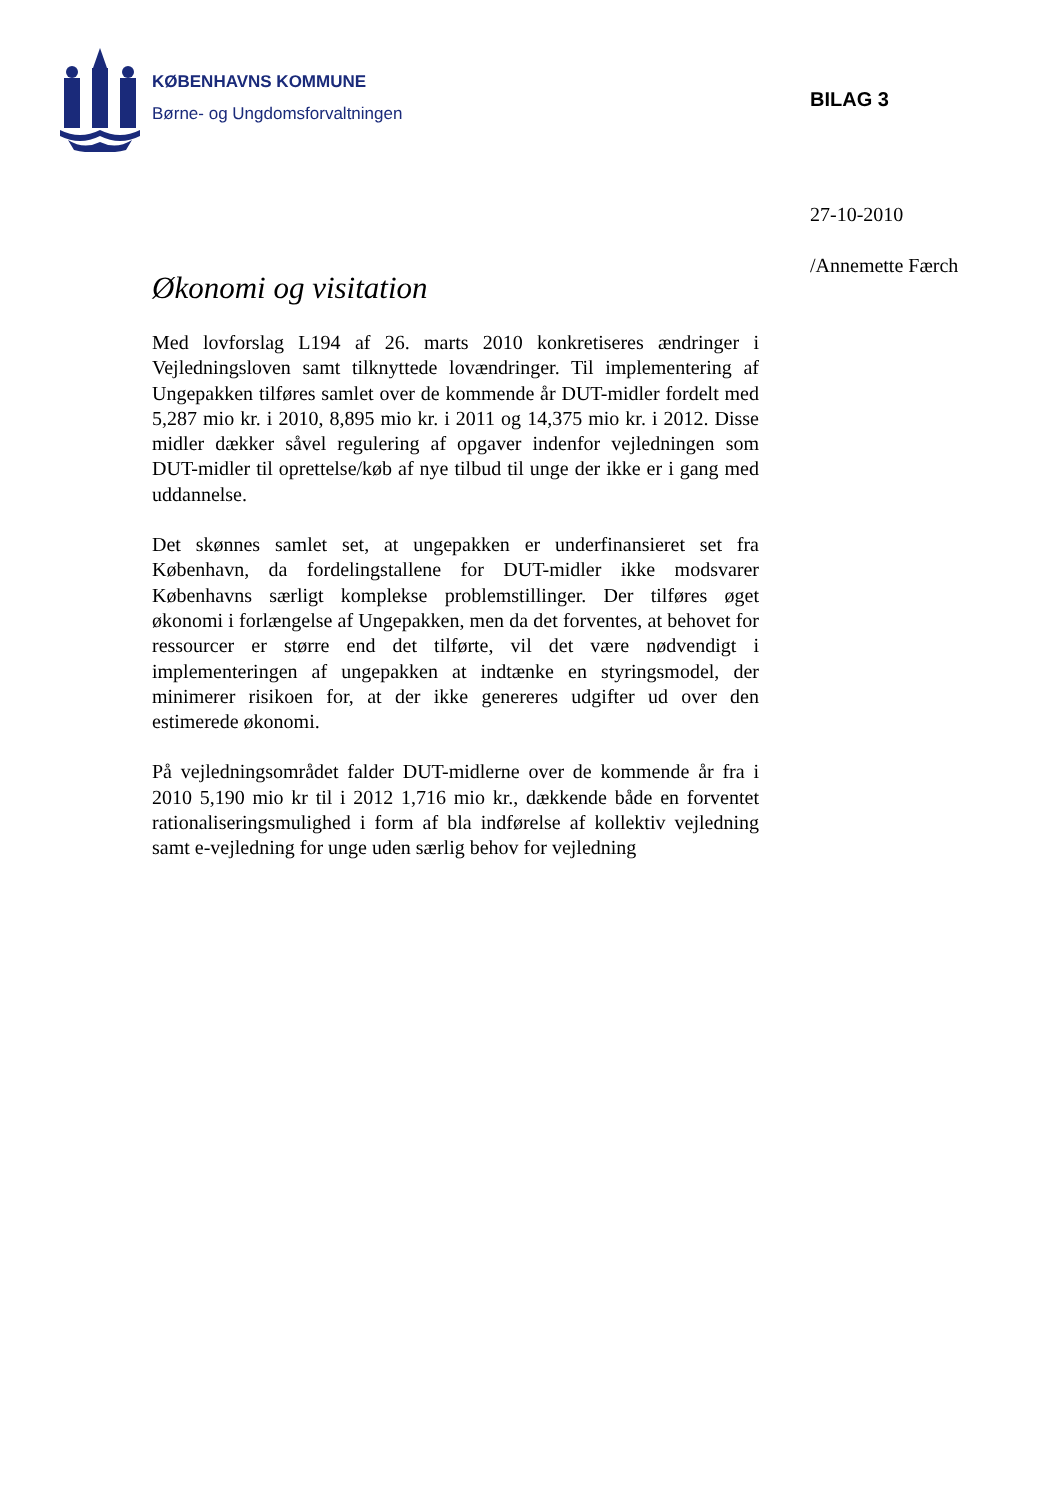KØBENHAVNS KOMMUNE
Børne- og Ungdomsforvaltningen
BILAG 3
27-10-2010
/Annemette Færch
Økonomi og visitation
Med lovforslag L194 af 26. marts 2010 konkretiseres ændringer i Vejledningsloven samt tilknyttede lovændringer. Til implementering af Ungepakken tilføres samlet over de kommende år DUT-midler fordelt med 5,287 mio kr. i 2010, 8,895 mio kr. i 2011 og 14,375 mio kr. i 2012. Disse midler dækker såvel regulering af opgaver indenfor vejledningen som DUT-midler til oprettelse/køb af nye tilbud til unge der ikke er i gang med uddannelse.
Det skønnes samlet set, at ungepakken er underfinansieret set fra København, da fordelingstallene for DUT-midler ikke modsvarer Københavns særligt komplekse problemstillinger. Der tilføres øget økonomi i forlængelse af Ungepakken, men da det forventes, at behovet for ressourcer er større end det tilførte, vil det være nødvendigt i implementeringen af ungepakken at indtænke en styringsmodel, der minimerer risikoen for, at der ikke genereres udgifter ud over den estimerede økonomi.
På vejledningsområdet falder DUT-midlerne over de kommende år fra i 2010 5,190 mio kr til i 2012 1,716 mio kr., dækkende både en forventet rationaliseringsmulighed i form af bla indførelse af kollektiv vejledning samt e-vejledning for unge uden særlig behov for vejledning